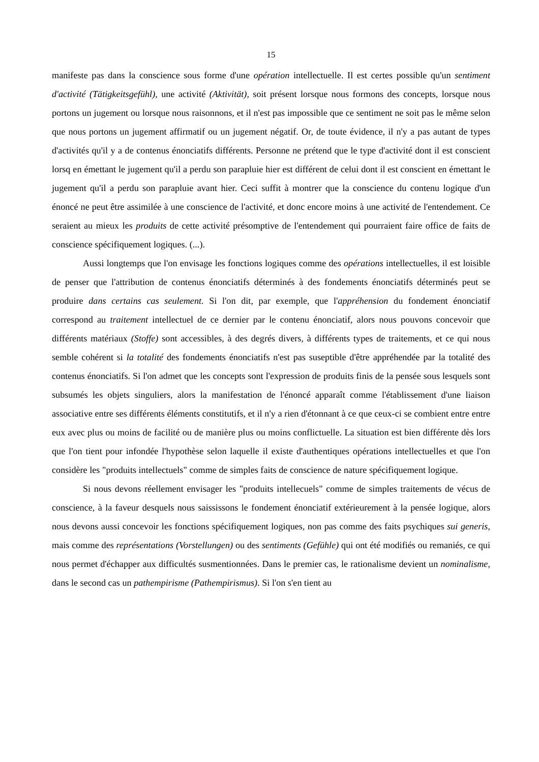15
manifeste pas dans la conscience sous forme d'une opération intellectuelle. Il est certes possible qu'un sentiment d'activité (Tätigkeitsgefühl), une activité (Aktivität), soit présent lorsque nous formons des concepts, lorsque nous portons un jugement ou lorsque nous raisonnons, et il n'est pas impossible que ce sentiment ne soit pas le même selon que nous portons un jugement affirmatif ou un jugement négatif. Or, de toute évidence, il n'y a pas autant de types d'activités qu'il y a de contenus énonciatifs différents. Personne ne prétend que le type d'activité dont il est conscient lorsq en émettant le jugement qu'il a perdu son parapluie hier est différent de celui dont il est conscient en émettant le jugement qu'il a perdu son parapluie avant hier. Ceci suffit à montrer que la conscience du contenu logique d'un énoncé ne peut être assimilée à une conscience de l'activité, et donc encore moins à une activité de l'entendement. Ce seraient au mieux les produits de cette activité présomptive de l'entendement qui pourraient faire office de faits de conscience spécifiquement logiques. (...).
Aussi longtemps que l'on envisage les fonctions logiques comme des opérations intellectuelles, il est loisible de penser que l'attribution de contenus énonciatifs déterminés à des fondements énonciatifs déterminés peut se produire dans certains cas seulement. Si l'on dit, par exemple, que l'appréhension du fondement énonciatif correspond au traitement intellectuel de ce dernier par le contenu énonciatif, alors nous pouvons concevoir que différents matériaux (Stoffe) sont accessibles, à des degrés divers, à différents types de traitements, et ce qui nous semble cohérent si la totalité des fondements énonciatifs n'est pas suseptible d'être appréhendée par la totalité des contenus énonciatifs. Si l'on admet que les concepts sont l'expression de produits finis de la pensée sous lesquels sont subsumés les objets singuliers, alors la manifestation de l'énoncé apparaît comme l'établissement d'une liaison associative entre ses différents éléments constitutifs, et il n'y a rien d'étonnant à ce que ceux-ci se combient entre entre eux avec plus ou moins de facilité ou de manière plus ou moins conflictuelle. La situation est bien différente dès lors que l'on tient pour infondée l'hypothèse selon laquelle il existe d'authentiques opérations intellectuelles et que l'on considère les "produits intellectuels" comme de simples faits de conscience de nature spécifiquement logique.
Si nous devons réellement envisager les "produits intellecuels" comme de simples traitements de vécus de conscience, à la faveur desquels nous saississons le fondement énonciatif extérieurement à la pensée logique, alors nous devons aussi concevoir les fonctions spécifiquement logiques, non pas comme des faits psychiques sui generis, mais comme des représentations (Vorstellungen) ou des sentiments (Gefühle) qui ont été modifiés ou remaniés, ce qui nous permet d'échapper aux difficultés susmentionnées. Dans le premier cas, le rationalisme devient un nominalisme, dans le second cas un pathempirisme (Pathempirismus). Si l'on s'en tient au